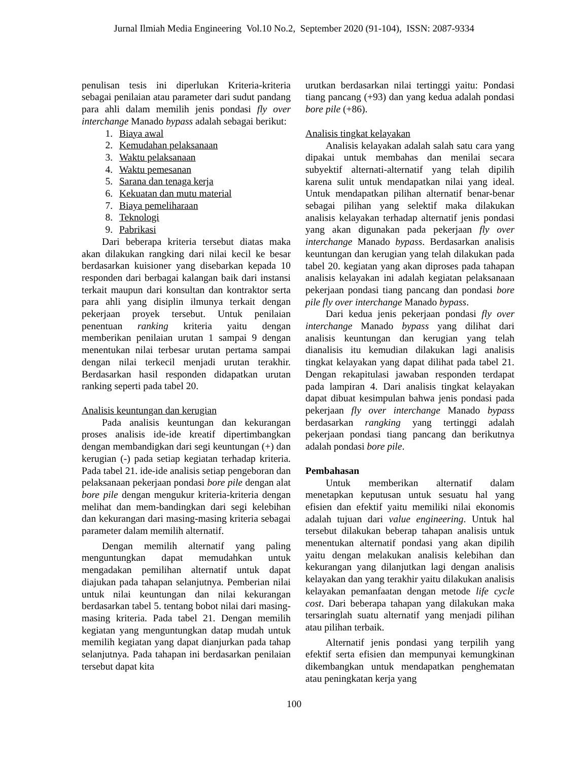Jurnal Ilmiah Media Engineering Vol.10 No.2, September 2020 (91-104), ISSN: 2087-9334
penulisan tesis ini diperlukan Kriteria-kriteria sebagai penilaian atau parameter dari sudut pandang para ahli dalam memilih jenis pondasi fly over interchange Manado bypass adalah sebagai berikut:
1. Biaya awal
2. Kemudahan pelaksanaan
3. Waktu pelaksanaan
4. Waktu pemesanan
5. Sarana dan tenaga kerja
6. Kekuatan dan mutu material
7. Biaya pemeliharaan
8. Teknologi
9. Pabrikasi
Dari beberapa kriteria tersebut diatas maka akan dilakukan rangking dari nilai kecil ke besar berdasarkan kuisioner yang disebarkan kepada 10 responden dari berbagai kalangan baik dari instansi terkait maupun dari konsultan dan kontraktor serta para ahli yang disiplin ilmunya terkait dengan pekerjaan proyek tersebut. Untuk penilaian penentuan ranking kriteria yaitu dengan memberikan penilaian urutan 1 sampai 9 dengan menentukan nilai terbesar urutan pertama sampai dengan nilai terkecil menjadi urutan terakhir. Berdasarkan hasil responden didapatkan urutan ranking seperti pada tabel 20.
Analisis keuntungan dan kerugian
Pada analisis keuntungan dan kekurangan proses analisis ide-ide kreatif dipertimbangkan dengan membandigkan dari segi keuntungan (+) dan kerugian (-) pada setiap kegiatan terhadap kriteria. Pada tabel 21. ide-ide analisis setiap pengeboran dan pelaksanaan pekerjaan pondasi bore pile dengan alat bore pile dengan mengukur kriteria-kriteria dengan melihat dan mem-bandingkan dari segi kelebihan dan kekurangan dari masing-masing kriteria sebagai parameter dalam memilih alternatif.
Dengan memilih alternatif yang paling menguntungkan dapat memudahkan untuk mengadakan pemilihan alternatif untuk dapat diajukan pada tahapan selanjutnya. Pemberian nilai untuk nilai keuntungan dan nilai kekurangan berdasarkan tabel 5. tentang bobot nilai dari masing-masing kriteria. Pada tabel 21. Dengan memilih kegiatan yang menguntungkan datap mudah untuk memilih kegiatan yang dapat dianjurkan pada tahap selanjutnya. Pada tahapan ini berdasarkan penilaian tersebut dapat kita
urutkan berdasarkan nilai tertinggi yaitu: Pondasi tiang pancang (+93) dan yang kedua adalah pondasi bore pile (+86).
Analisis tingkat kelayakan
Analisis kelayakan adalah salah satu cara yang dipakai untuk membahas dan menilai secara subyektif alternati-alternatif yang telah dipilih karena sulit untuk mendapatkan nilai yang ideal. Untuk mendapatkan pilihan alternatif benar-benar sebagai pilihan yang selektif maka dilakukan analisis kelayakan terhadap alternatif jenis pondasi yang akan digunakan pada pekerjaan fly over interchange Manado bypass. Berdasarkan analisis keuntungan dan kerugian yang telah dilakukan pada tabel 20. kegiatan yang akan diproses pada tahapan analisis kelayakan ini adalah kegiatan pelaksanaan pekerjaan pondasi tiang pancang dan pondasi bore pile fly over interchange Manado bypass.
Dari kedua jenis pekerjaan pondasi fly over interchange Manado bypass yang dilihat dari analisis keuntungan dan kerugian yang telah dianalisis itu kemudian dilakukan lagi analisis tingkat kelayakan yang dapat dilihat pada tabel 21. Dengan rekapitulasi jawaban responden terdapat pada lampiran 4. Dari analisis tingkat kelayakan dapat dibuat kesimpulan bahwa jenis pondasi pada pekerjaan fly over interchange Manado bypass berdasarkan rangking yang tertinggi adalah pekerjaan pondasi tiang pancang dan berikutnya adalah pondasi bore pile.
Pembahasan
Untuk memberikan alternatif dalam menetapkan keputusan untuk sesuatu hal yang efisien dan efektif yaitu memiliki nilai ekonomis adalah tujuan dari value engineering. Untuk hal tersebut dilakukan beberap tahapan analisis untuk menentukan alternatif pondasi yang akan dipilih yaitu dengan melakukan analisis kelebihan dan kekurangan yang dilanjutkan lagi dengan analisis kelayakan dan yang terakhir yaitu dilakukan analisis kelayakan pemanfaatan dengan metode life cycle cost. Dari beberapa tahapan yang dilakukan maka tersaringlah suatu alternatif yang menjadi pilihan atau pilihan terbaik.
Alternatif jenis pondasi yang terpilih yang efektif serta efisien dan mempunyai kemungkinan dikembangkan untuk mendapatkan penghematan atau peningkatan kerja yang
100